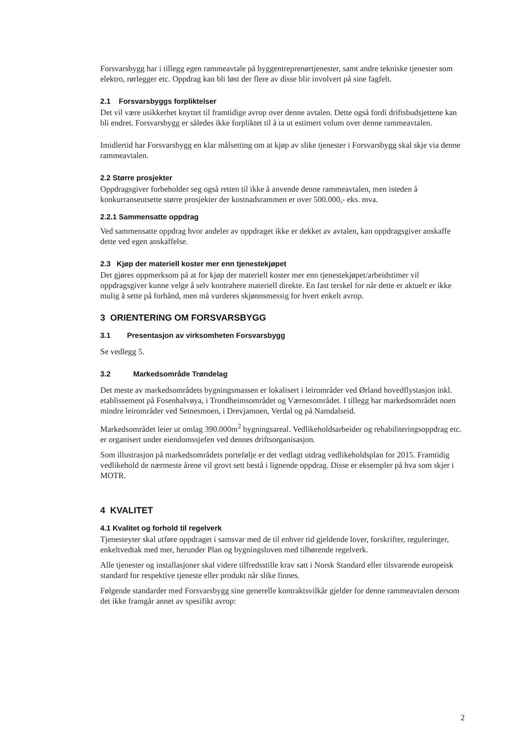Forsvarsbygg har i tillegg egen rammeavtale på byggentreprenørtjenester, samt andre tekniske tjenester som elektro, rørlegger etc. Oppdrag kan bli løst der flere av disse blir involvert på sine fagfelt.
2.1 Forsvarsbyggs forpliktelser
Det vil være usikkerhet knyttet til framtidige avrop over denne avtalen. Dette også fordi driftsbudsjettene kan bli endret. Forsvarsbygg er således ikke forpliktet til å ta ut estimert volum over denne rammeavtalen.
Imidlertid har Forsvarsbygg en klar målsetting om at kjøp av slike tjenester i Forsvarsbygg skal skje via denne rammeavtalen.
2.2 Større prosjekter
Oppdragsgiver forbeholder seg også retten til ikke å anvende denne rammeavtalen, men isteden å konkurranseutsette større prosjekter der kostnadsrammen er over 500.000,- eks. mva.
2.2.1 Sammensatte oppdrag
Ved sammensatte oppdrag hvor andeler av oppdraget ikke er dekket av avtalen, kan oppdragsgiver anskaffe dette ved egen anskaffelse.
2.3 Kjøp der materiell koster mer enn tjenestekjøpet
Det gjøres oppmerksom på at for kjøp der materiell koster mer enn tjenestekjøpet/arbeidstimer vil oppdragsgiver kunne velge å selv kontrahere materiell direkte. En fast terskel for når dette er aktuelt er ikke mulig å sette på forhånd, men må vurderes skjønnsmessig for hvert enkelt avrop.
3 ORIENTERING OM FORSVARSBYGG
3.1 Presentasjon av virksomheten Forsvarsbygg
Se vedlegg 5.
3.2 Markedsområde Trøndelag
Det meste av markedsområdets bygningsmassen er lokalisert i leirområder ved Ørland hovedflystasjon inkl. etablissement på Fosenhalvøya, i Trondheimsområdet og Værnesområdet. I tillegg har markedsområdet noen mindre leirområder ved Setnesmoen, i Drevjamoen, Verdal og på Namdalseid.
Markedsområdet leier ut omlag 390.000m<sup>2</sup> bygningsareal. Vedlikeholdsarbeider og rehabiliteringsoppdrag etc. er organisert under eiendomssjefen ved dennes driftsorganisasjon.
Som illustrasjon på markedsområdets portefølje er det vedlagt utdrag vedlikeholdsplan for 2015. Framtidig vedlikehold de nærmeste årene vil grovt sett bestå i lignende oppdrag. Disse er eksempler på hva som skjer i MOTR.
4 KVALITET
4.1 Kvalitet og forhold til regelverk
Tjenesteyter skal utføre oppdraget i samsvar med de til enhver tid gjeldende lover, forskrifter, reguleringer, enkeltvedtak med mer, herunder Plan og bygningsloven med tilhørende regelverk.
Alle tjenester og installasjoner skal videre tilfredsstille krav satt i Norsk Standard eller tilsvarende europeisk standard for respektive tjeneste eller produkt når slike finnes.
Følgende standarder med Forsvarsbygg sine generelle kontraktsvilkår gjelder for denne rammeavtalen dersom det ikke framgår annet av spesifikt avrop:
2